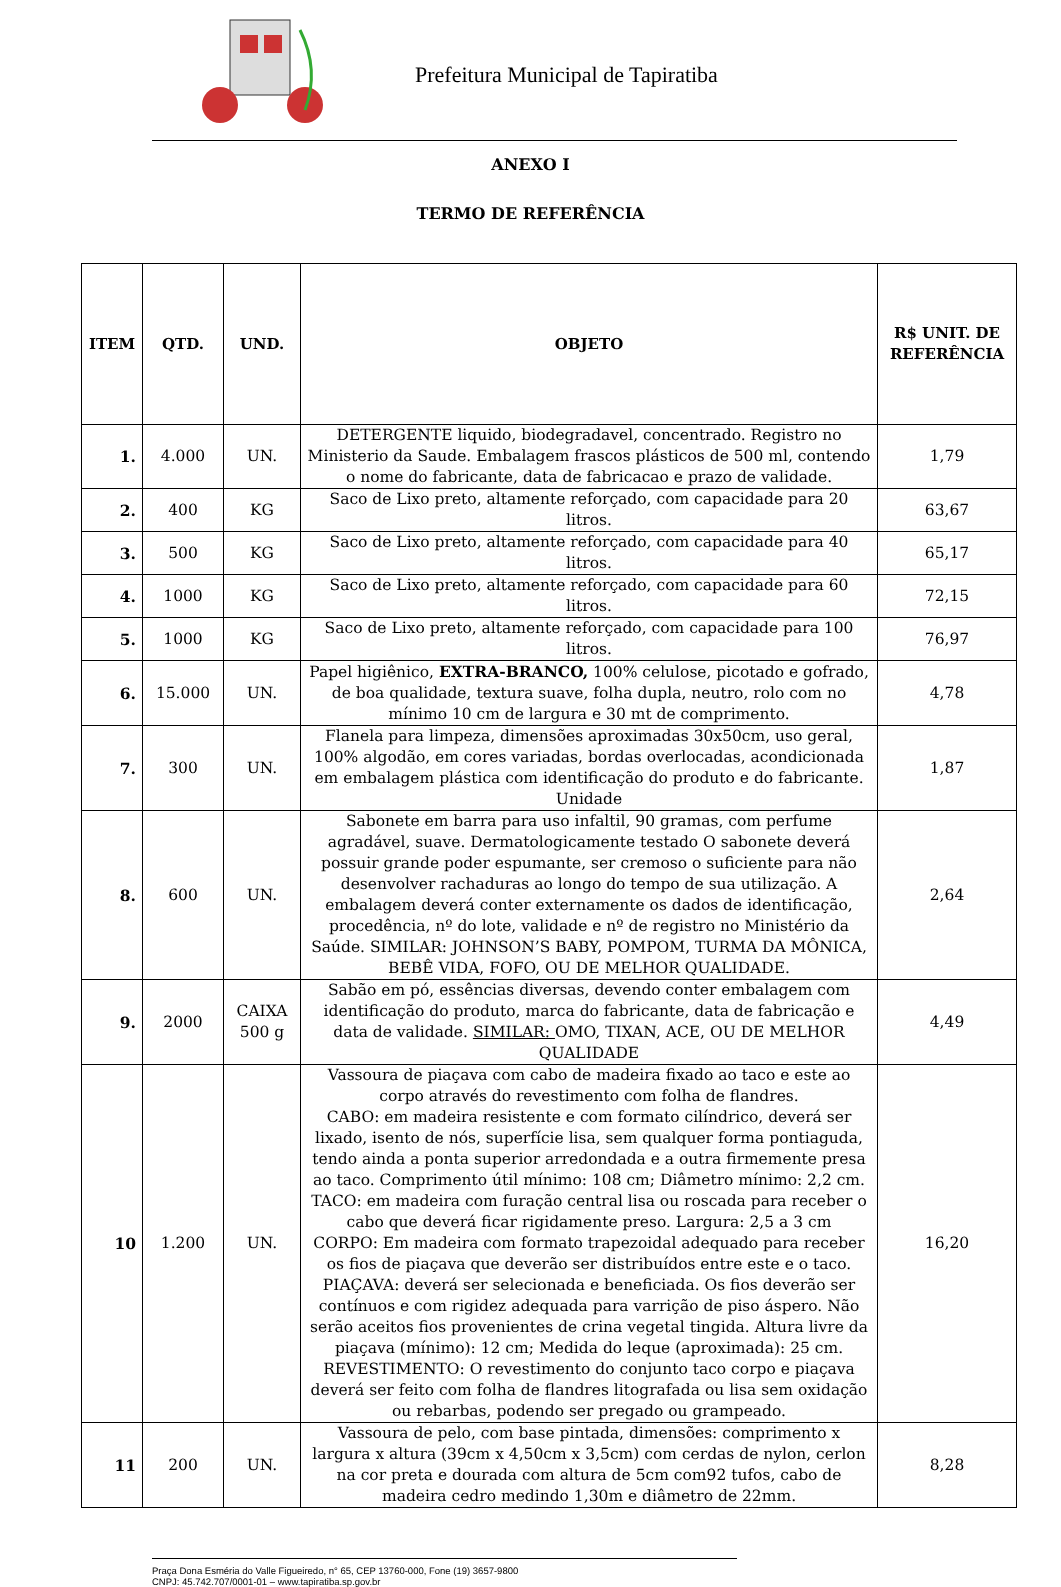Prefeitura Municipal de Tapiratiba
ANEXO I
TERMO DE REFERÊNCIA
| ITEM | QTD. | UND. | OBJETO | R$ UNIT. DE REFERÊNCIA |
| --- | --- | --- | --- | --- |
| 1. | 4.000 | UN. | DETERGENTE liquido, biodegradavel, concentrado. Registro no Ministerio da Saude. Embalagem frascos plásticos de 500 ml, contendo o nome do fabricante, data de fabricacao e prazo de validade. | 1,79 |
| 2. | 400 | KG | Saco de Lixo preto, altamente reforçado, com capacidade para 20 litros. | 63,67 |
| 3. | 500 | KG | Saco de Lixo preto, altamente reforçado, com capacidade para 40 litros. | 65,17 |
| 4. | 1000 | KG | Saco de Lixo preto, altamente reforçado, com capacidade para 60 litros. | 72,15 |
| 5. | 1000 | KG | Saco de Lixo preto, altamente reforçado, com capacidade para 100 litros. | 76,97 |
| 6. | 15.000 | UN. | Papel higiênico, EXTRA-BRANCO, 100% celulose, picotado e gofrado, de boa qualidade, textura suave, folha dupla, neutro, rolo com no mínimo 10 cm de largura e 30 mt de comprimento. | 4,78 |
| 7. | 300 | UN. | Flanela para limpeza, dimensões aproximadas 30x50cm, uso geral, 100% algodão, em cores variadas, bordas overlocadas, acondicionada em embalagem plástica com identificação do produto e do fabricante. Unidade | 1,87 |
| 8. | 600 | UN. | Sabonete em barra para uso infaltil, 90 gramas, com perfume agradável, suave. Dermatologicamente testado O sabonete deverá possuir grande poder espumante, ser cremoso o suficiente para não desenvolver rachaduras ao longo do tempo de sua utilização. A embalagem deverá conter externamente os dados de identificação, procedência, nº do lote, validade e nº de registro no Ministério da Saúde. SIMILAR: JOHNSON’S BABY, POMPOM, TURMA DA MÔNICA, BEBÊ VIDA, FOFO, OU DE MELHOR QUALIDADE. | 2,64 |
| 9. | 2000 | CAIXA 500 g | Sabão em pó, essências diversas, devendo conter embalagem com identificação do produto, marca do fabricante, data de fabricação e data de validade. SIMILAR: OMO, TIXAN, ACE, OU DE MELHOR QUALIDADE | 4,49 |
| 10 | 1.200 | UN. | Vassoura de piaçava com cabo de madeira fixado ao taco e este ao corpo através do revestimento com folha de flandres. CABO: em madeira resistente e com formato cilíndrico, deverá ser lixado, isento de nós, superfície lisa, sem qualquer forma pontiaguda, tendo ainda a ponta superior arredondada e a outra firmemente presa ao taco. Comprimento útil mínimo: 108 cm; Diâmetro mínimo: 2,2 cm. TACO: em madeira com furação central lisa ou roscada para receber o cabo que deverá ficar rigidamente preso. Largura: 2,5 a 3 cm CORPO: Em madeira com formato trapezoidal adequado para receber os fios de piaçava que deverão ser distribuídos entre este e o taco. PIAÇAVA: deverá ser selecionada e beneficiada. Os fios deverão ser contínuos e com rigidez adequada para varrição de piso áspero. Não serão aceitos fios provenientes de crina vegetal tingida. Altura livre da piaçava (mínimo): 12 cm; Medida do leque (aproximada): 25 cm. REVESTIMENTO: O revestimento do conjunto taco corpo e piaçava deverá ser feito com folha de flandres litografada ou lisa sem oxidação ou rebarbas, podendo ser pregado ou grampeado. | 16,20 |
| 11 | 200 | UN. | Vassoura de pelo, com base pintada, dimensões: comprimento x largura x altura (39cm x 4,50cm x 3,5cm) com cerdas de nylon, cerlon na cor preta e dourada com altura de 5cm com92 tufos, cabo de madeira cedro medindo 1,30m e diâmetro de 22mm. | 8,28 |
Praça Dona Esméria do Valle Figueiredo, n° 65, CEP 13760-000, Fone (19) 3657-9800
CNPJ: 45.742.707/0001-01 – www.tapiratiba.sp.gov.br